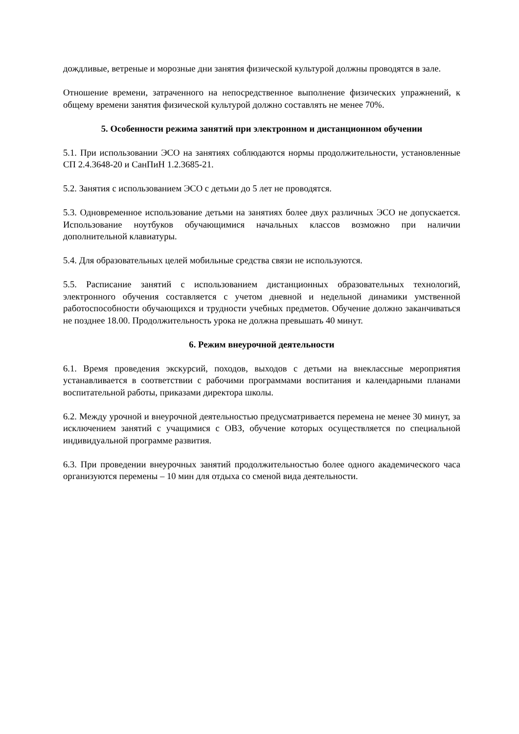дождливые, ветреные и морозные дни занятия физической культурой должны проводятся в зале.
Отношение времени, затраченного на непосредственное выполнение физических упражнений, к общему времени занятия физической культурой должно составлять не менее 70%.
5. Особенности режима занятий при электронном и дистанционном обучении
5.1. При использовании ЭСО на занятиях соблюдаются нормы продолжительности, установленные СП 2.4.3648-20 и СанПиН 1.2.3685-21.
5.2. Занятия с использованием ЭСО с детьми до 5 лет не проводятся.
5.3. Одновременное использование детьми на занятиях более двух различных ЭСО не допускается. Использование ноутбуков обучающимися начальных классов возможно при наличии дополнительной клавиатуры.
5.4. Для образовательных целей мобильные средства связи не используются.
5.5. Расписание занятий с использованием дистанционных образовательных технологий, электронного обучения составляется с учетом дневной и недельной динамики умственной работоспособности обучающихся и трудности учебных предметов. Обучение должно заканчиваться не позднее 18.00. Продолжительность урока не должна превышать 40 минут.
6. Режим внеурочной деятельности
6.1. Время проведения экскурсий, походов, выходов с детьми на внеклассные мероприятия устанавливается в соответствии с рабочими программами воспитания и календарными планами воспитательной работы, приказами директора школы.
6.2. Между урочной и внеурочной деятельностью предусматривается перемена не менее 30 минут, за исключением занятий с учащимися с ОВЗ, обучение которых осуществляется по специальной индивидуальной программе развития.
6.3. При проведении внеурочных занятий продолжительностью более одного академического часа организуются перемены – 10 мин для отдыха со сменой вида деятельности.